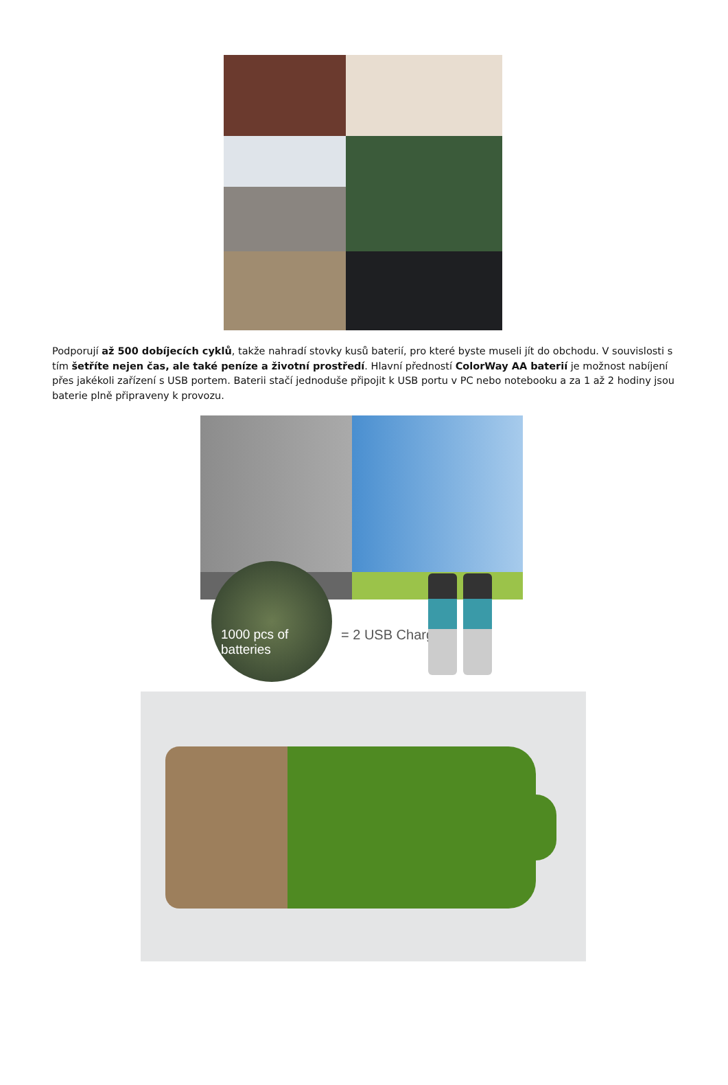Podporují až 500 dobíjecích cyklů, takže nahradí stovky kusů baterií, pro které byste museli jít do obchodu. V souvislosti s tím šetříte nejen čas, ale také peníze a životní prostředí. Hlavní předností ColorWay AA baterií je možnost nabíjení přes jakékoli zařízení s USB portem. Baterii stačí jednoduše připojit k USB portu v PC nebo notebooku a za 1 až 2 hodiny jsou baterie plně připraveny k provozu.
1000 pcs of batteries
= 2 USB Charge